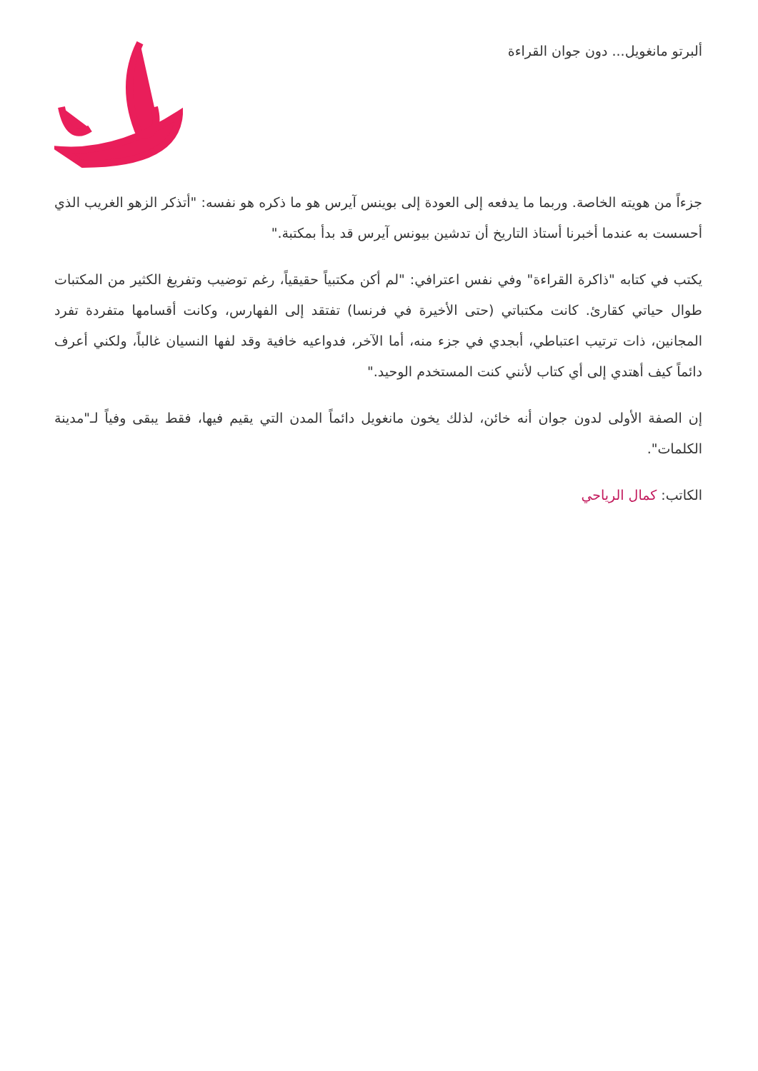ألبرتو مانغويل... دون جوان القراءة
جزءاً من هويته الخاصة. وربما ما يدفعه إلى العودة إلى بوينس آيرس هو ما ذكره هو نفسه: "أتذكر الزهو الغريب الذي أحسست به عندما أخبرنا أستاذ التاريخ أن تدشين بيونس آيرس قد بدأ بمكتبة."
يكتب في كتابه "ذاكرة القراءة" وفي نفس اعترافي: "لم أكن مكتبياً حقيقياً، رغم توضيب وتفريغ الكثير من المكتبات طوال حياتي كقارئ. كانت مكتباتي (حتى الأخيرة في فرنسا) تفتقد إلى الفهارس، وكانت أقسامها متفردة تفرد المجانين، ذات ترتيب اعتباطي، أبجدي في جزء منه، أما الآخر، فدواعيه خافية وقد لفها النسيان غالباً، ولكني أعرف دائماً كيف أهتدي إلى أي كتاب لأنني كنت المستخدم الوحيد."
إن الصفة الأولى لدون جوان أنه خائن، لذلك يخون مانغويل دائماً المدن التي يقيم فيها، فقط يبقى وفياً لـ"مدينة الكلمات".
الكاتب: كمال الرياحي